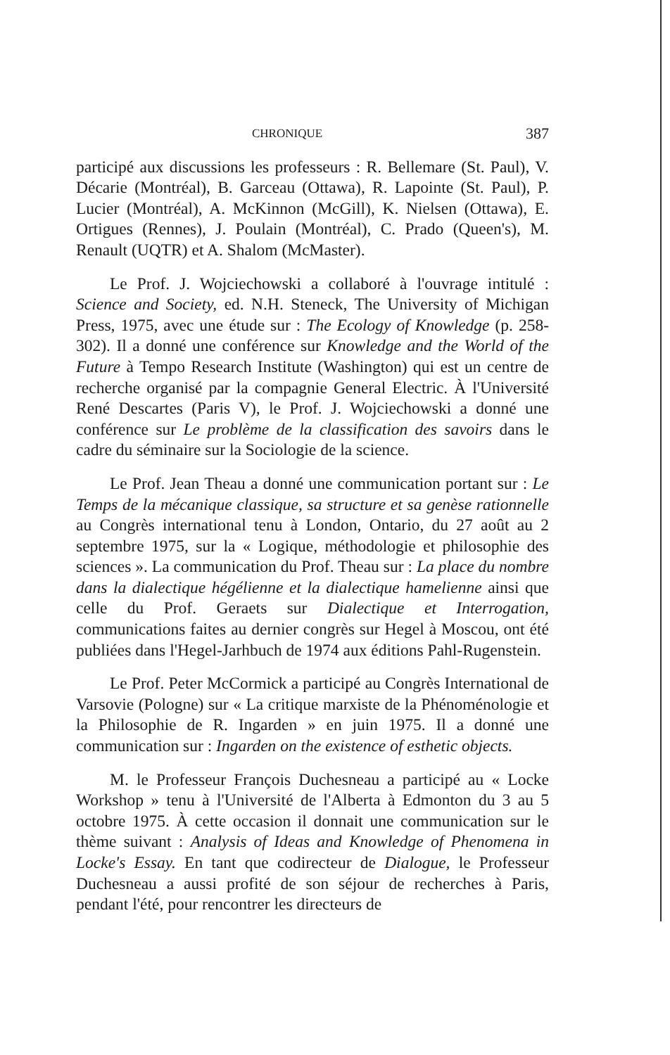CHRONIQUE 387
participé aux discussions les professeurs : R. Bellemare (St. Paul), V. Décarie (Montréal), B. Garceau (Ottawa), R. Lapointe (St. Paul), P. Lucier (Montréal), A. McKinnon (McGill), K. Nielsen (Ottawa), E. Ortigues (Rennes), J. Poulain (Montréal), C. Prado (Queen's), M. Renault (UQTR) et A. Shalom (McMaster).
Le Prof. J. Wojciechowski a collaboré à l'ouvrage intitulé : Science and Society, ed. N.H. Steneck, The University of Michigan Press, 1975, avec une étude sur : The Ecology of Knowledge (p. 258-302). Il a donné une conférence sur Knowledge and the World of the Future à Tempo Research Institute (Washington) qui est un centre de recherche organisé par la compagnie General Electric. À l'Université René Descartes (Paris V), le Prof. J. Wojciechowski a donné une conférence sur Le problème de la classification des savoirs dans le cadre du séminaire sur la Sociologie de la science.
Le Prof. Jean Theau a donné une communication portant sur : Le Temps de la mécanique classique, sa structure et sa genèse rationnelle au Congrès international tenu à London, Ontario, du 27 août au 2 septembre 1975, sur la « Logique, méthodologie et philosophie des sciences ». La communication du Prof. Theau sur : La place du nombre dans la dialectique hégélienne et la dialectique hamelienne ainsi que celle du Prof. Geraets sur Dialectique et Interrogation, communications faites au dernier congrès sur Hegel à Moscou, ont été publiées dans l'Hegel-Jarhbuch de 1974 aux éditions Pahl-Rugenstein.
Le Prof. Peter McCormick a participé au Congrès International de Varsovie (Pologne) sur « La critique marxiste de la Phénoménologie et la Philosophie de R. Ingarden » en juin 1975. Il a donné une communication sur : Ingarden on the existence of esthetic objects.
M. le Professeur François Duchesneau a participé au « Locke Workshop » tenu à l'Université de l'Alberta à Edmonton du 3 au 5 octobre 1975. À cette occasion il donnait une communication sur le thème suivant : Analysis of Ideas and Knowledge of Phenomena in Locke's Essay. En tant que codirecteur de Dialogue, le Professeur Duchesneau a aussi profité de son séjour de recherches à Paris, pendant l'été, pour rencontrer les directeurs de